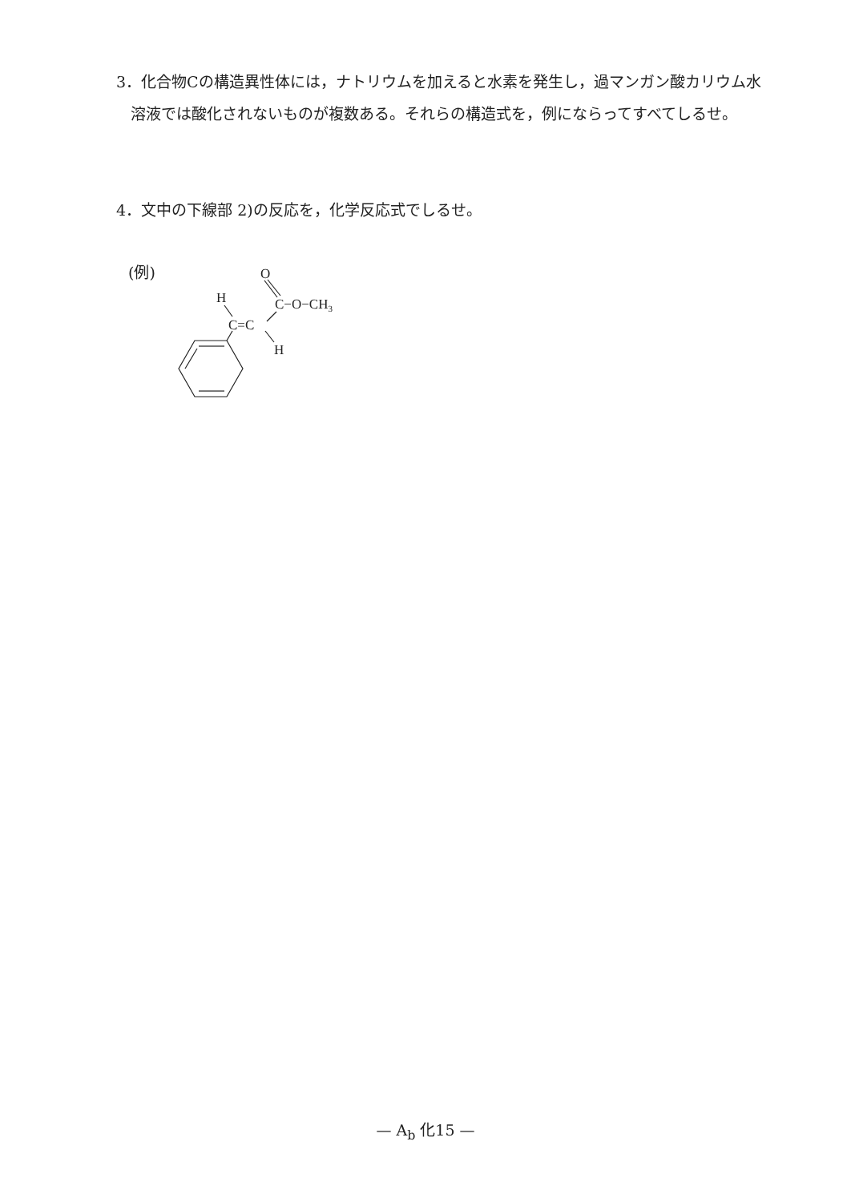3．化合物Cの構造異性体には，ナトリウムを加えると水素を発生し，過マンガン酸カリウム水溶液では酸化されないものが複数ある。それらの構造式を，例にならってすべてしるせ。
4．文中の下線部 2)の反応を，化学反応式でしるせ。
(例)
O
H
C−O−CH3
C=C
H
— A<sub>b</sub> 化15 —